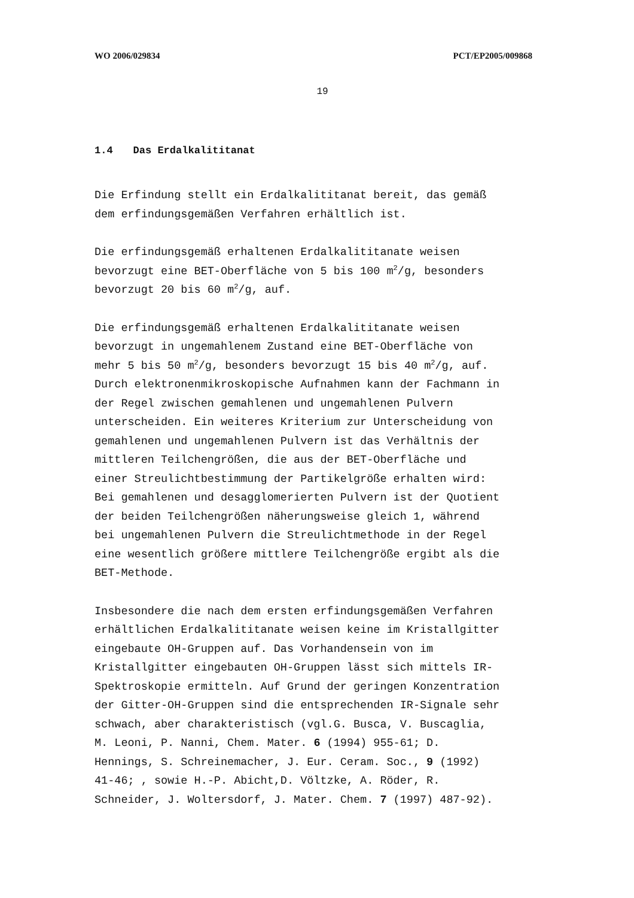WO 2006/029834 PCT/EP2005/009868
19
1.4 Das Erdalkalititanat
Die Erfindung stellt ein Erdalkalititanat bereit, das gemäß
dem erfindungsgemäßen Verfahren erhältlich ist.
Die erfindungsgemäß erhaltenen Erdalkalititanate weisen
bevorzugt eine BET-Oberfläche von 5 bis 100 m<sup>2</sup>/g, besonders
bevorzugt 20 bis 60 m<sup>2</sup>/g, auf.
Die erfindungsgemäß erhaltenen Erdalkalititanate weisen
bevorzugt in ungemahlenem Zustand eine BET-Oberfläche von
mehr 5 bis 50 m<sup>2</sup>/g, besonders bevorzugt 15 bis 40 m<sup>2</sup>/g, auf.
Durch elektronenmikroskopische Aufnahmen kann der Fachmann in
der Regel zwischen gemahlenen und ungemahlenen Pulvern
unterscheiden. Ein weiteres Kriterium zur Unterscheidung von
gemahlenen und ungemahlenen Pulvern ist das Verhältnis der
mittleren Teilchengrößen, die aus der BET-Oberfläche und
einer Streulichtbestimmung der Partikelgröße erhalten wird:
Bei gemahlenen und desagglomerierten Pulvern ist der Quotient
der beiden Teilchengrößen näherungsweise gleich 1, während
bei ungemahlenen Pulvern die Streulichtmethode in der Regel
eine wesentlich größere mittlere Teilchengröße ergibt als die
BET-Methode.
Insbesondere die nach dem ersten erfindungsgemäßen Verfahren
erhältlichen Erdalkalititanate weisen keine im Kristallgitter
eingebaute OH-Gruppen auf. Das Vorhandensein von im
Kristallgitter eingebauten OH-Gruppen lässt sich mittels IR-
Spektroskopie ermitteln. Auf Grund der geringen Konzentration
der Gitter-OH-Gruppen sind die entsprechenden IR-Signale sehr
schwach, aber charakteristisch (vgl.G. Busca, V. Buscaglia,
M. Leoni, P. Nanni, Chem. Mater. 6 (1994) 955-61; D.
Hennings, S. Schreinemacher, J. Eur. Ceram. Soc., 9 (1992)
41-46; , sowie H.-P. Abicht,D. Völtzke, A. Röder, R.
Schneider, J. Woltersdorf, J. Mater. Chem. 7 (1997) 487-92).